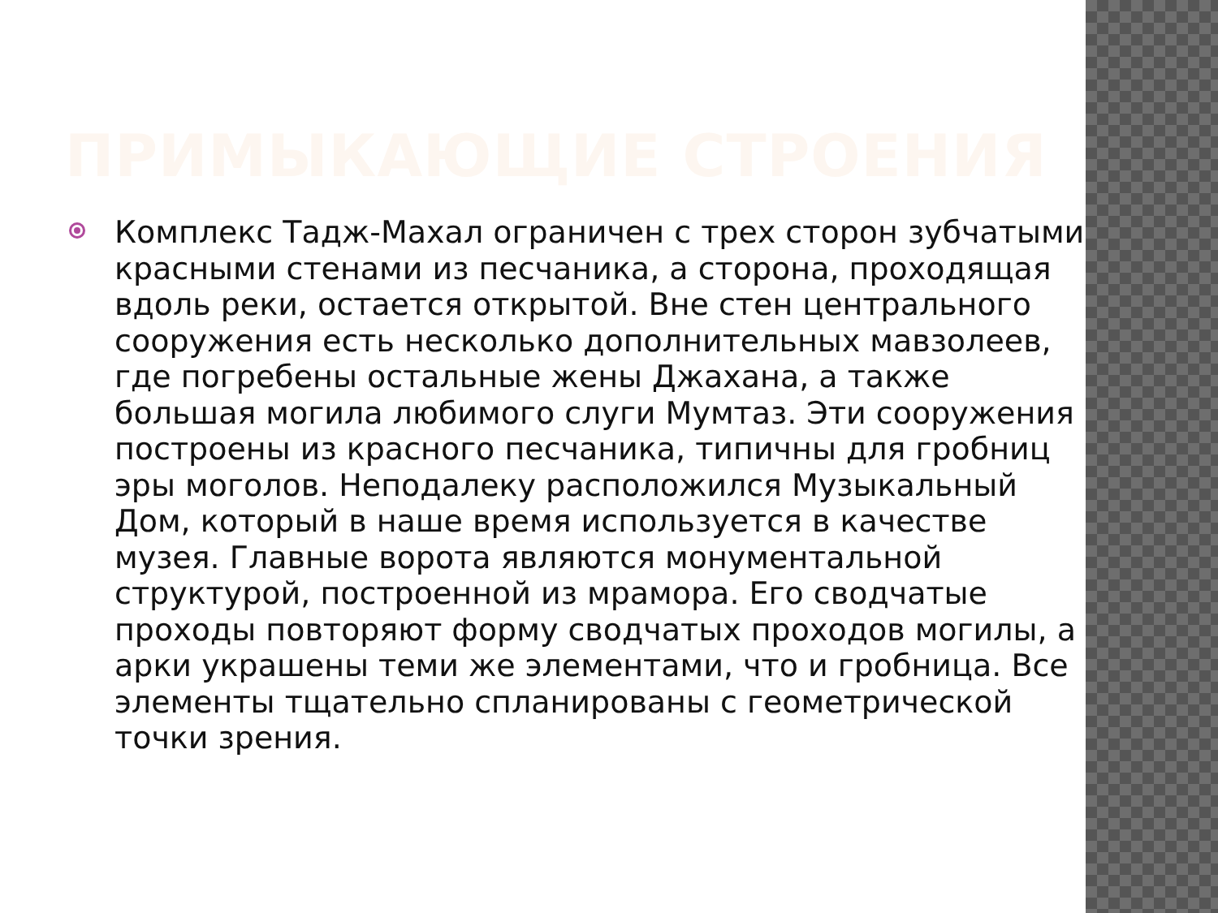ПРИМЫКАЮЩИЕ СТРОЕНИЯ
Комплекс Тадж-Махал ограничен с трех сторон зубчатыми красными стенами из песчаника, а сторона, проходящая вдоль реки, остается открытой. Вне стен центрального сооружения есть несколько дополнительных мавзолеев, где погребены остальные жены Джахана, а также большая могила любимого слуги Мумтаз. Эти сооружения построены из красного песчаника, типичны для гробниц эры моголов. Неподалеку расположился Музыкальный Дом, который в наше время используется в качестве музея. Главные ворота являются монументальной структурой, построенной из мрамора. Его сводчатые проходы повторяют форму сводчатых проходов могилы, а арки украшены теми же элементами, что и гробница. Все элементы тщательно спланированы с геометрической точки зрения.